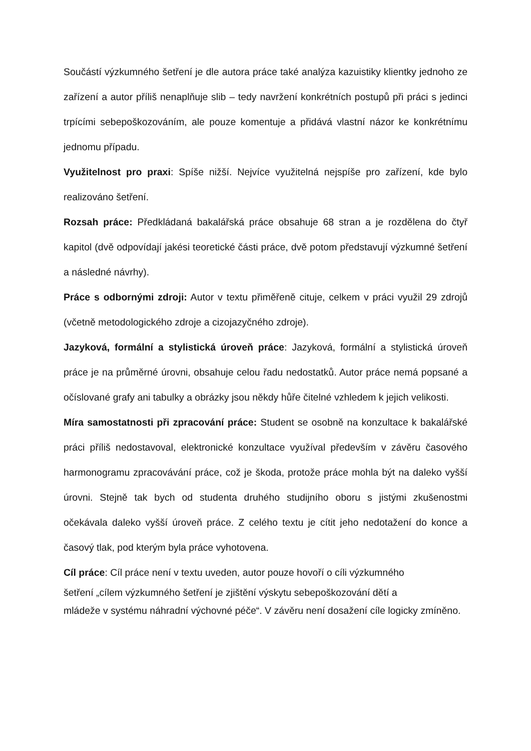Součástí výzkumného šetření je dle autora práce také analýza kazuistiky klientky jednoho ze zařízení a autor příliš nenaplňuje slib – tedy navržení konkrétních postupů při práci s jedinci trpícími sebepoškozováním, ale pouze komentuje a přidává vlastní názor ke konkrétnímu jednomu případu.
Využitelnost pro praxi: Spíše nižší. Nejvíce využitelná nejspíše pro zařízení, kde bylo realizováno šetření.
Rozsah práce: Předkládaná bakalářská práce obsahuje 68 stran a je rozdělena do čtyř kapitol (dvě odpovídají jakési teoretické části práce, dvě potom představují výzkumné šetření a následné návrhy).
Práce s odbornými zdroji: Autor v textu přiměřeně cituje, celkem v práci využil 29 zdrojů (včetně metodologického zdroje a cizojazyčného zdroje).
Jazyková, formální a stylistická úroveň práce: Jazyková, formální a stylistická úroveň práce je na průměrné úrovni, obsahuje celou řadu nedostatků. Autor práce nemá popsané a očíslované grafy ani tabulky a obrázky jsou někdy hůře čitelné vzhledem k jejich velikosti.
Míra samostatnosti při zpracování práce: Student se osobně na konzultace k bakalářské práci příliš nedostavoval, elektronické konzultace využíval především v závěru časového harmonogramu zpracovávání práce, což je škoda, protože práce mohla být na daleko vyšší úrovni. Stejně tak bych od studenta druhého studijního oboru s jistými zkušenostmi očekávala daleko vyšší úroveň práce. Z celého textu je cítit jeho nedotažení do konce a časový tlak, pod kterým byla práce vyhotovena.
Cíl práce: Cíl práce není v textu uveden, autor pouze hovoří o cíli výzkumného
šetření „cílem výzkumného šetření je zjištění výskytu sebepoškozování dětí a
mládeže v systému náhradní výchovné péče“. V závěru není dosažení cíle logicky zmíněno.